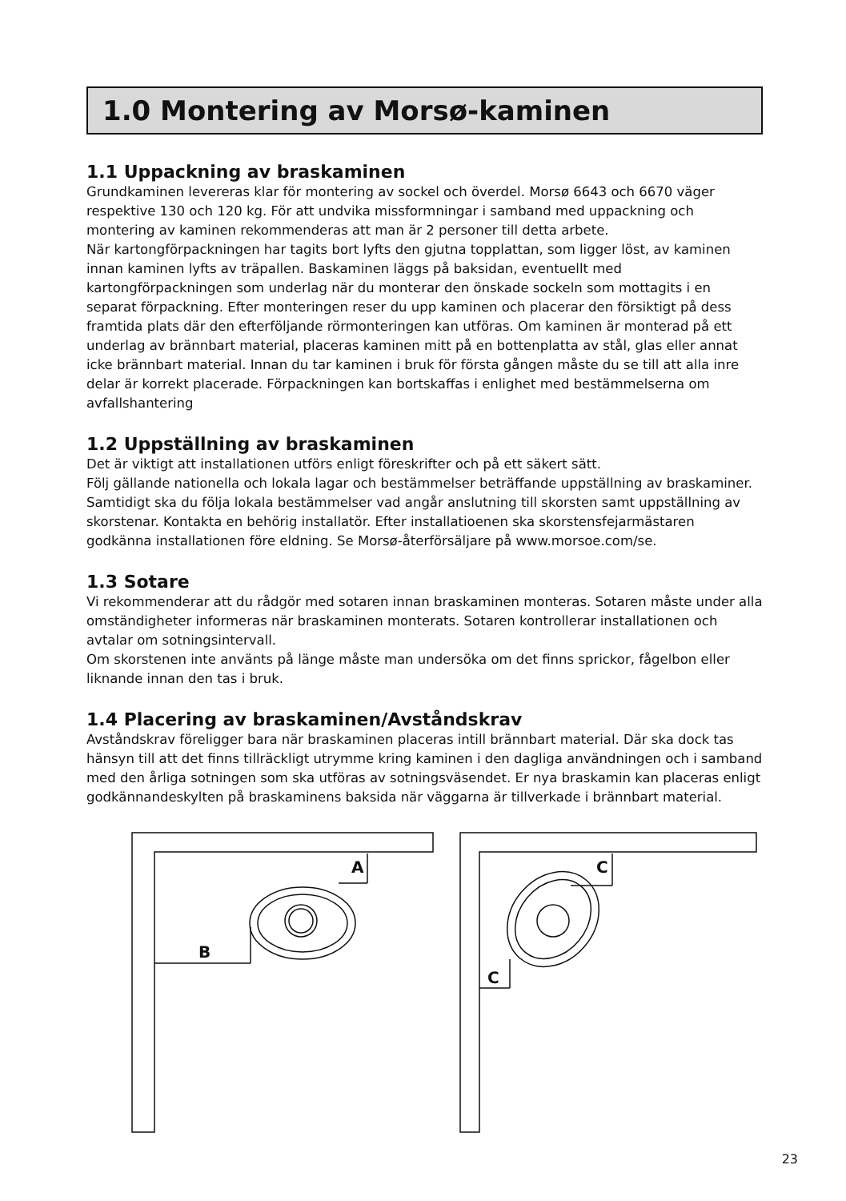1.0 Montering av Morsø-kaminen
1.1 Uppackning av braskaminen
Grundkaminen levereras klar för montering av sockel och överdel. Morsø 6643 och 6670 väger respektive 130 och 120 kg. För att undvika missformningar i samband med uppackning och montering av kaminen rekommenderas att man är 2 personer till detta arbete.
När kartongförpackningen har tagits bort lyfts den gjutna topplattan, som ligger löst, av kaminen innan kaminen lyfts av träpallen. Baskaminen läggs på baksidan, eventuellt med kartongförpackningen som underlag när du monterar den önskade sockeln som mottagits i en separat förpackning. Efter monteringen reser du upp kaminen och placerar den försiktigt på dess framtida plats där den efterföljande rörmonteringen kan utföras. Om kaminen är monterad på ett underlag av brännbart material, placeras kaminen mitt på en bottenplatta av stål, glas eller annat icke brännbart material. Innan du tar kaminen i bruk för första gången måste du se till att alla inre delar är korrekt placerade. Förpackningen kan bortskaffas i enlighet med bestämmelserna om avfallshantering
1.2 Uppställning av braskaminen
Det är viktigt att installationen utförs enligt föreskrifter och på ett säkert sätt.
Följ gällande nationella och lokala lagar och bestämmelser beträffande uppställning av braskaminer. Samtidigt ska du följa lokala bestämmelser vad angår anslutning till skorsten samt uppställning av skorstenar. Kontakta en behörig installatör. Efter installatioenen ska skorstensfejarmästaren godkänna installationen före eldning. Se Morsø-återförsäljare på www.morsoe.com/se.
1.3 Sotare
Vi rekommenderar att du rådgör med sotaren innan braskaminen monteras. Sotaren måste under alla omständigheter informeras när braskaminen monterats. Sotaren kontrollerar installationen och avtalar om sotningsintervall.
Om skorstenen inte använts på länge måste man undersöka om det finns sprickor, fågelbon eller liknande innan den tas i bruk.
1.4 Placering av braskaminen/Avståndskrav
Avståndskrav föreligger bara när braskaminen placeras intill brännbart material. Där ska dock tas hänsyn till att det finns tillräckligt utrymme kring kaminen i den dagliga användningen och i samband med den årliga sotningen som ska utföras av sotningsväsendet. Er nya braskamin kan placeras enligt godkännandeskylten på braskaminens baksida när väggarna är tillverkade i brännbart material.
A
B
C
C
23